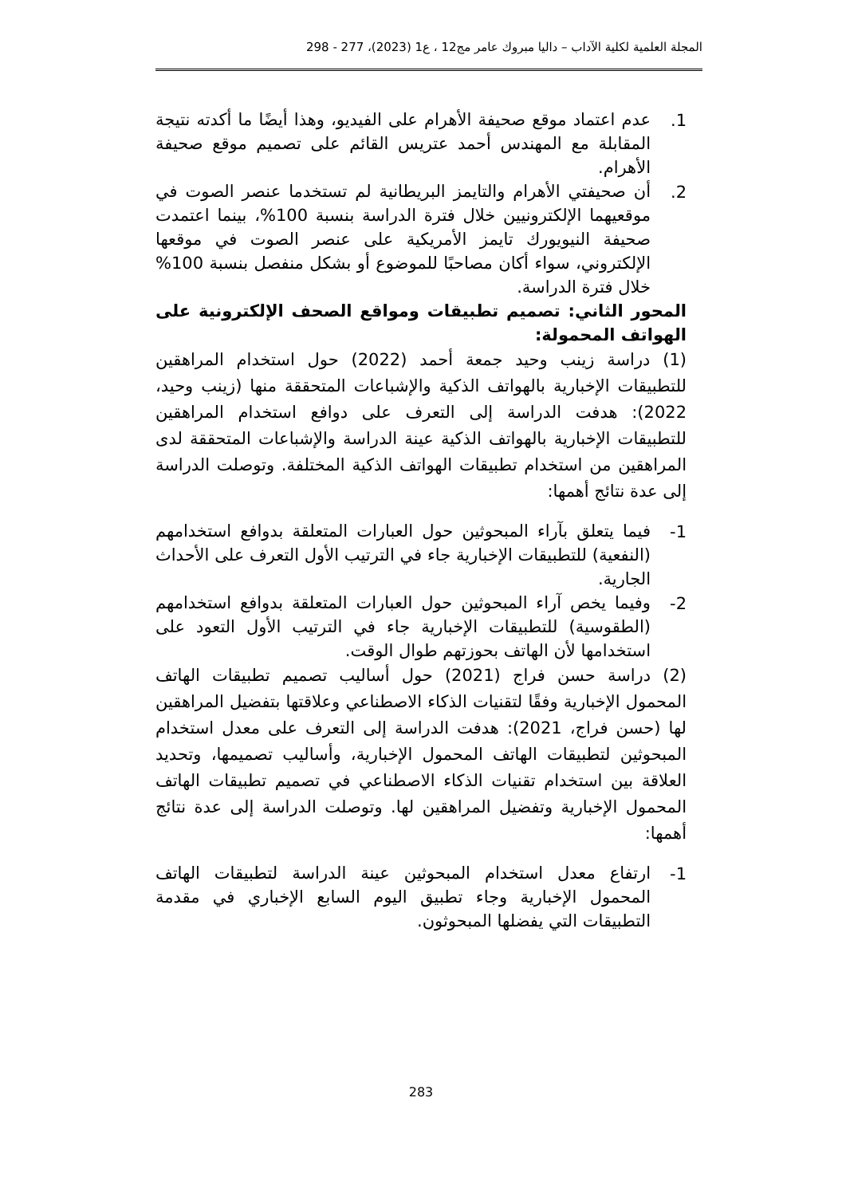المجلة العلمية لكلية الآداب – داليا مبروك عامر مج12 ، ع1 (2023)، 277 - 298
1.
عدم اعتماد موقع صحيفة الأهرام على الفيديو، وهذا أيضًا ما أكدته نتيجة المقابلة مع المهندس أحمد عتريس القائم على تصميم موقع صحيفة الأهرام.
2.
أن صحيفتي الأهرام والتايمز البريطانية لم تستخدما عنصر الصوت في موقعيهما الإلكترونيين خلال فترة الدراسة بنسبة 100%، بينما اعتمدت صحيفة النيويورك تايمز الأمريكية على عنصر الصوت في موقعها الإلكتروني، سواء أكان مصاحبًا للموضوع أو بشكل منفصل بنسبة 100% خلال فترة الدراسة.
المحور الثاني: تصميم تطبيقات ومواقع الصحف الإلكترونية على الهواتف المحمولة:
(1) دراسة زينب وحيد جمعة أحمد (2022) حول استخدام المراهقين للتطبيقات الإخبارية بالهواتف الذكية والإشباعات المتحققة منها (زينب وحيد، 2022): هدفت الدراسة إلى التعرف على دوافع استخدام المراهقين للتطبيقات الإخبارية بالهواتف الذكية عينة الدراسة والإشباعات المتحققة لدى المراهقين من استخدام تطبيقات الهواتف الذكية المختلفة. وتوصلت الدراسة إلى عدة نتائج أهمها:
1-
فيما يتعلق بآراء المبحوثين حول العبارات المتعلقة بدوافع استخدامهم (النفعية) للتطبيقات الإخبارية جاء في الترتيب الأول التعرف على الأحداث الجارية.
2-
وفيما يخص آراء المبحوثين حول العبارات المتعلقة بدوافع استخدامهم (الطقوسية) للتطبيقات الإخبارية جاء في الترتيب الأول التعود على استخدامها لأن الهاتف بحوزتهم طوال الوقت.
(2) دراسة حسن فراج (2021) حول أساليب تصميم تطبيقات الهاتف المحمول الإخبارية وفقًا لتقنيات الذكاء الاصطناعي وعلاقتها بتفضيل المراهقين لها (حسن فراج، 2021): هدفت الدراسة إلى التعرف على معدل استخدام المبحوثين لتطبيقات الهاتف المحمول الإخبارية، وأساليب تصميمها، وتحديد العلاقة بين استخدام تقنيات الذكاء الاصطناعي في تصميم تطبيقات الهاتف المحمول الإخبارية وتفضيل المراهقين لها. وتوصلت الدراسة إلى عدة نتائج أهمها:
1-
ارتفاع معدل استخدام المبحوثين عينة الدراسة لتطبيقات الهاتف المحمول الإخبارية وجاء تطبيق اليوم السابع الإخباري في مقدمة التطبيقات التي يفضلها المبحوثون.
283